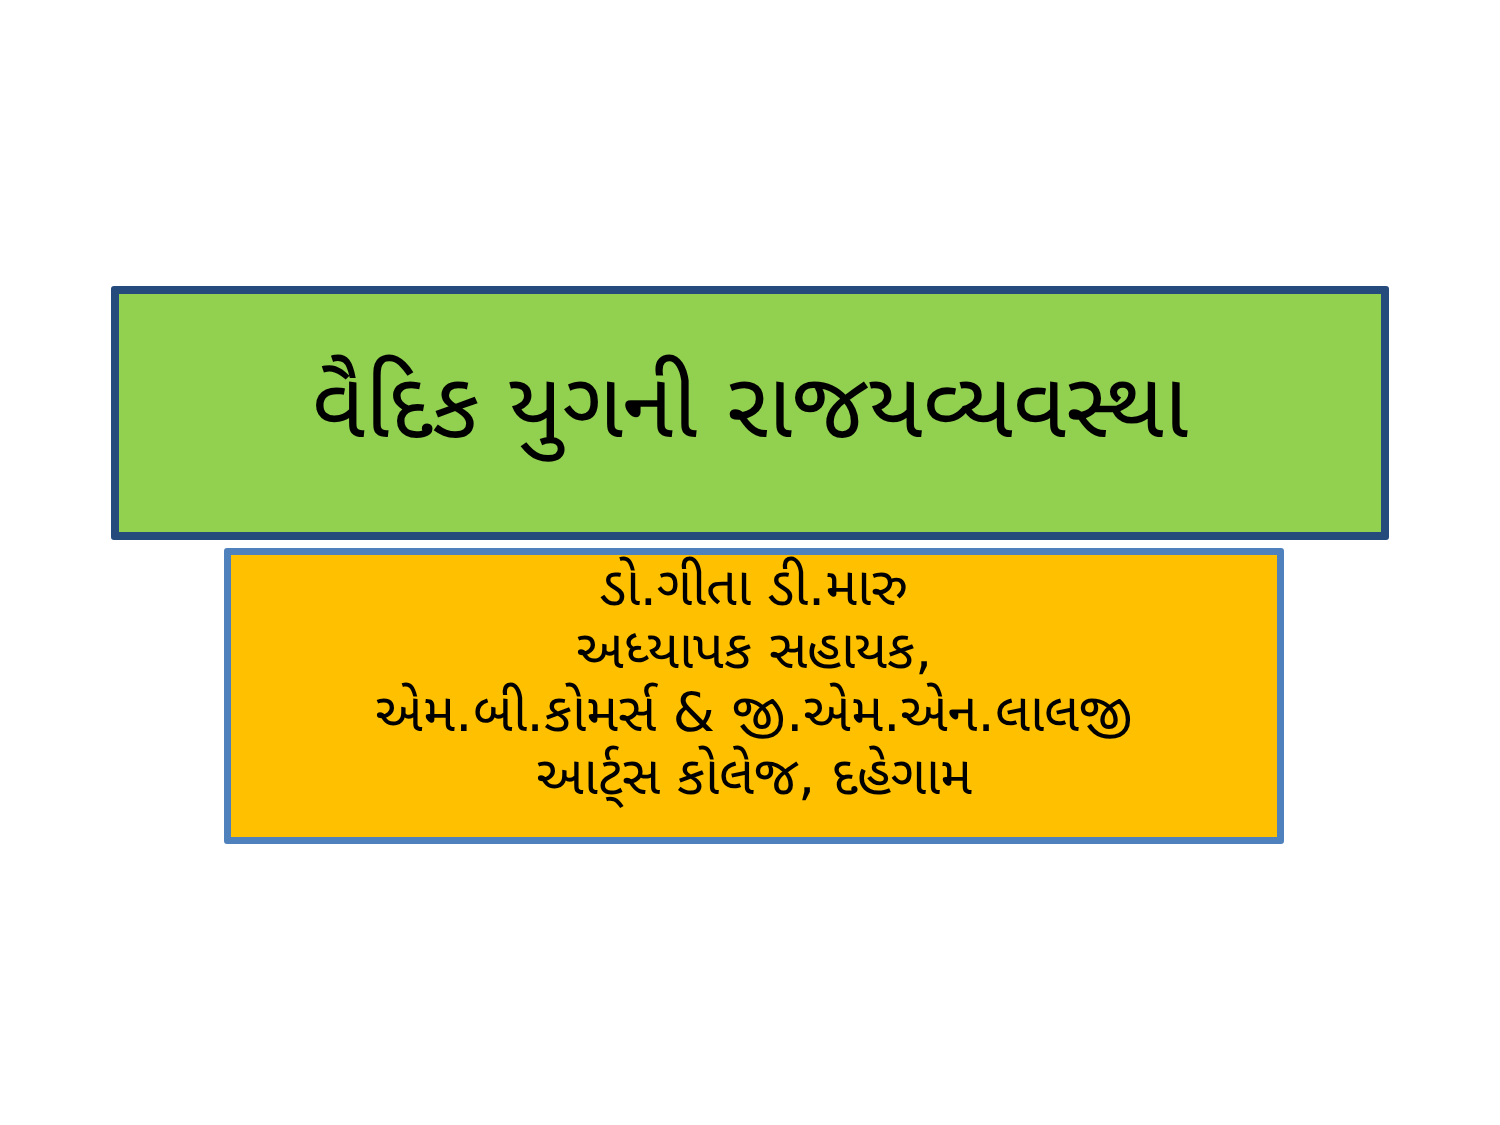વૈદિક યુગની રાજયવ્યવસ્થા
ડો.ગીતા ડી.મારુ
અધ્યાપક સહાયક,
એમ.બી.કોમર્સ & જી.એમ.એન.લાલજી
આર્ટ્સ કોલેજ, દહેગામ